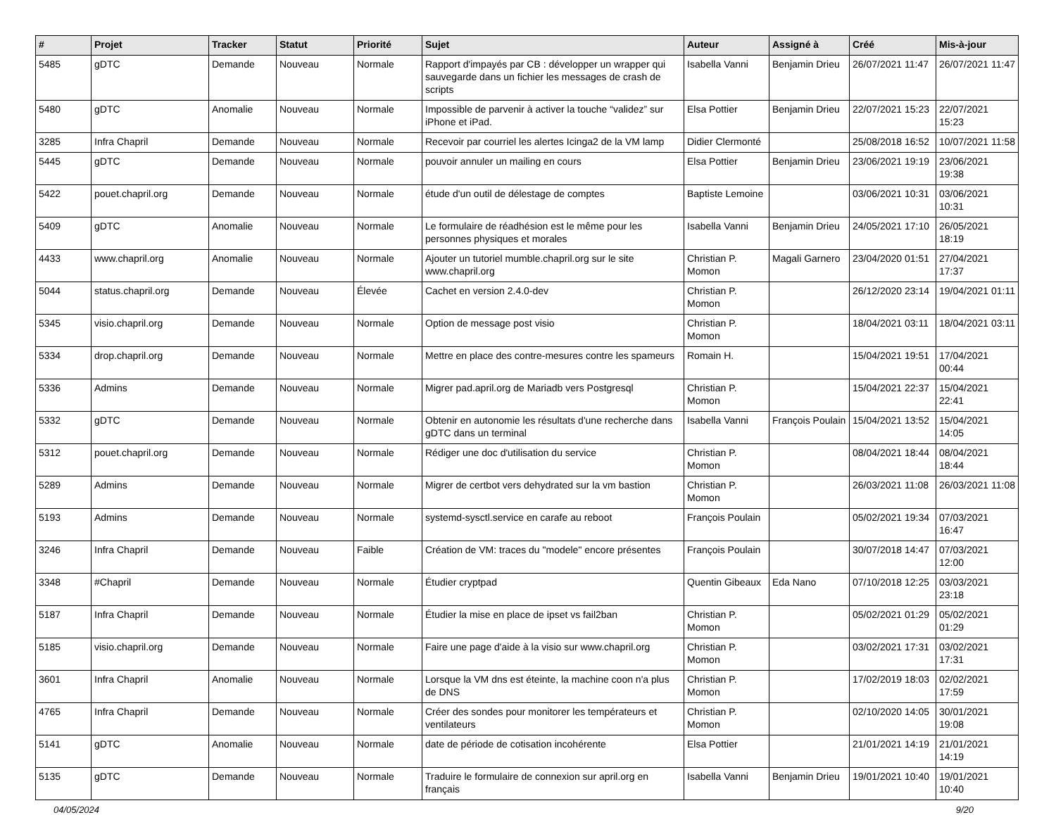| # | Projet | Tracker | Statut | Priorité | Sujet | Auteur | Assigné à | Créé | Mis-à-jour |
| --- | --- | --- | --- | --- | --- | --- | --- | --- | --- |
| 5485 | gDTC | Demande | Nouveau | Normale | Rapport d'impayés par CB : développer un wrapper qui sauvegarde dans un fichier les messages de crash de scripts | Isabella Vanni | Benjamin Drieu | 26/07/2021 11:47 | 26/07/2021 11:47 |
| 5480 | gDTC | Anomalie | Nouveau | Normale | Impossible de parvenir à activer la touche “validez” sur iPhone et iPad. | Elsa Pottier | Benjamin Drieu | 22/07/2021 15:23 | 22/07/2021 15:23 |
| 3285 | Infra Chapril | Demande | Nouveau | Normale | Recevoir par courriel les alertes Icinga2 de la VM lamp | Didier Clermonté | | 25/08/2018 16:52 | 10/07/2021 11:58 |
| 5445 | gDTC | Demande | Nouveau | Normale | pouvoir annuler un mailing en cours | Elsa Pottier | Benjamin Drieu | 23/06/2021 19:19 | 23/06/2021 19:38 |
| 5422 | pouet.chapril.org | Demande | Nouveau | Normale | étude d'un outil de délestage de comptes | Baptiste Lemoine | | 03/06/2021 10:31 | 03/06/2021 10:31 |
| 5409 | gDTC | Anomalie | Nouveau | Normale | Le formulaire de réadhésion est le même pour les personnes physiques et morales | Isabella Vanni | Benjamin Drieu | 24/05/2021 17:10 | 26/05/2021 18:19 |
| 4433 | www.chapril.org | Anomalie | Nouveau | Normale | Ajouter un tutoriel mumble.chapril.org sur le site www.chapril.org | Christian P. Momon | Magali Garnero | 23/04/2020 01:51 | 27/04/2021 17:37 |
| 5044 | status.chapril.org | Demande | Nouveau | Élevée | Cachet en version 2.4.0-dev | Christian P. Momon | | 26/12/2020 23:14 | 19/04/2021 01:11 |
| 5345 | visio.chapril.org | Demande | Nouveau | Normale | Option de message post visio | Christian P. Momon | | 18/04/2021 03:11 | 18/04/2021 03:11 |
| 5334 | drop.chapril.org | Demande | Nouveau | Normale | Mettre en place des contre-mesures contre les spameurs | Romain H. | | 15/04/2021 19:51 | 17/04/2021 00:44 |
| 5336 | Admins | Demande | Nouveau | Normale | Migrer pad.april.org de Mariadb vers Postgresql | Christian P. Momon | | 15/04/2021 22:37 | 15/04/2021 22:41 |
| 5332 | gDTC | Demande | Nouveau | Normale | Obtenir en autonomie les résultats d'une recherche dans gDTC dans un terminal | Isabella Vanni | François Poulain | 15/04/2021 13:52 | 15/04/2021 14:05 |
| 5312 | pouet.chapril.org | Demande | Nouveau | Normale | Rédiger une doc d'utilisation du service | Christian P. Momon | | 08/04/2021 18:44 | 08/04/2021 18:44 |
| 5289 | Admins | Demande | Nouveau | Normale | Migrer de certbot vers dehydrated sur la vm bastion | Christian P. Momon | | 26/03/2021 11:08 | 26/03/2021 11:08 |
| 5193 | Admins | Demande | Nouveau | Normale | systemd-sysctl.service en carafe au reboot | François Poulain | | 05/02/2021 19:34 | 07/03/2021 16:47 |
| 3246 | Infra Chapril | Demande | Nouveau | Faible | Création de VM: traces du "modele" encore présentes | François Poulain | | 30/07/2018 14:47 | 07/03/2021 12:00 |
| 3348 | #Chapril | Demande | Nouveau | Normale | Étudier cryptpad | Quentin Gibeaux | Eda Nano | 07/10/2018 12:25 | 03/03/2021 23:18 |
| 5187 | Infra Chapril | Demande | Nouveau | Normale | Étudier la mise en place de ipset vs fail2ban | Christian P. Momon | | 05/02/2021 01:29 | 05/02/2021 01:29 |
| 5185 | visio.chapril.org | Demande | Nouveau | Normale | Faire une page d'aide à la visio sur www.chapril.org | Christian P. Momon | | 03/02/2021 17:31 | 03/02/2021 17:31 |
| 3601 | Infra Chapril | Anomalie | Nouveau | Normale | Lorsque la VM dns est éteinte, la machine coon n'a plus de DNS | Christian P. Momon | | 17/02/2019 18:03 | 02/02/2021 17:59 |
| 4765 | Infra Chapril | Demande | Nouveau | Normale | Créer des sondes pour monitorer les températeurs et ventilateurs | Christian P. Momon | | 02/10/2020 14:05 | 30/01/2021 19:08 |
| 5141 | gDTC | Anomalie | Nouveau | Normale | date de période de cotisation incohérente | Elsa Pottier | | 21/01/2021 14:19 | 21/01/2021 14:19 |
| 5135 | gDTC | Demande | Nouveau | Normale | Traduire le formulaire de connexion sur april.org en français | Isabella Vanni | Benjamin Drieu | 19/01/2021 10:40 | 19/01/2021 10:40 |
04/05/2024 9/20